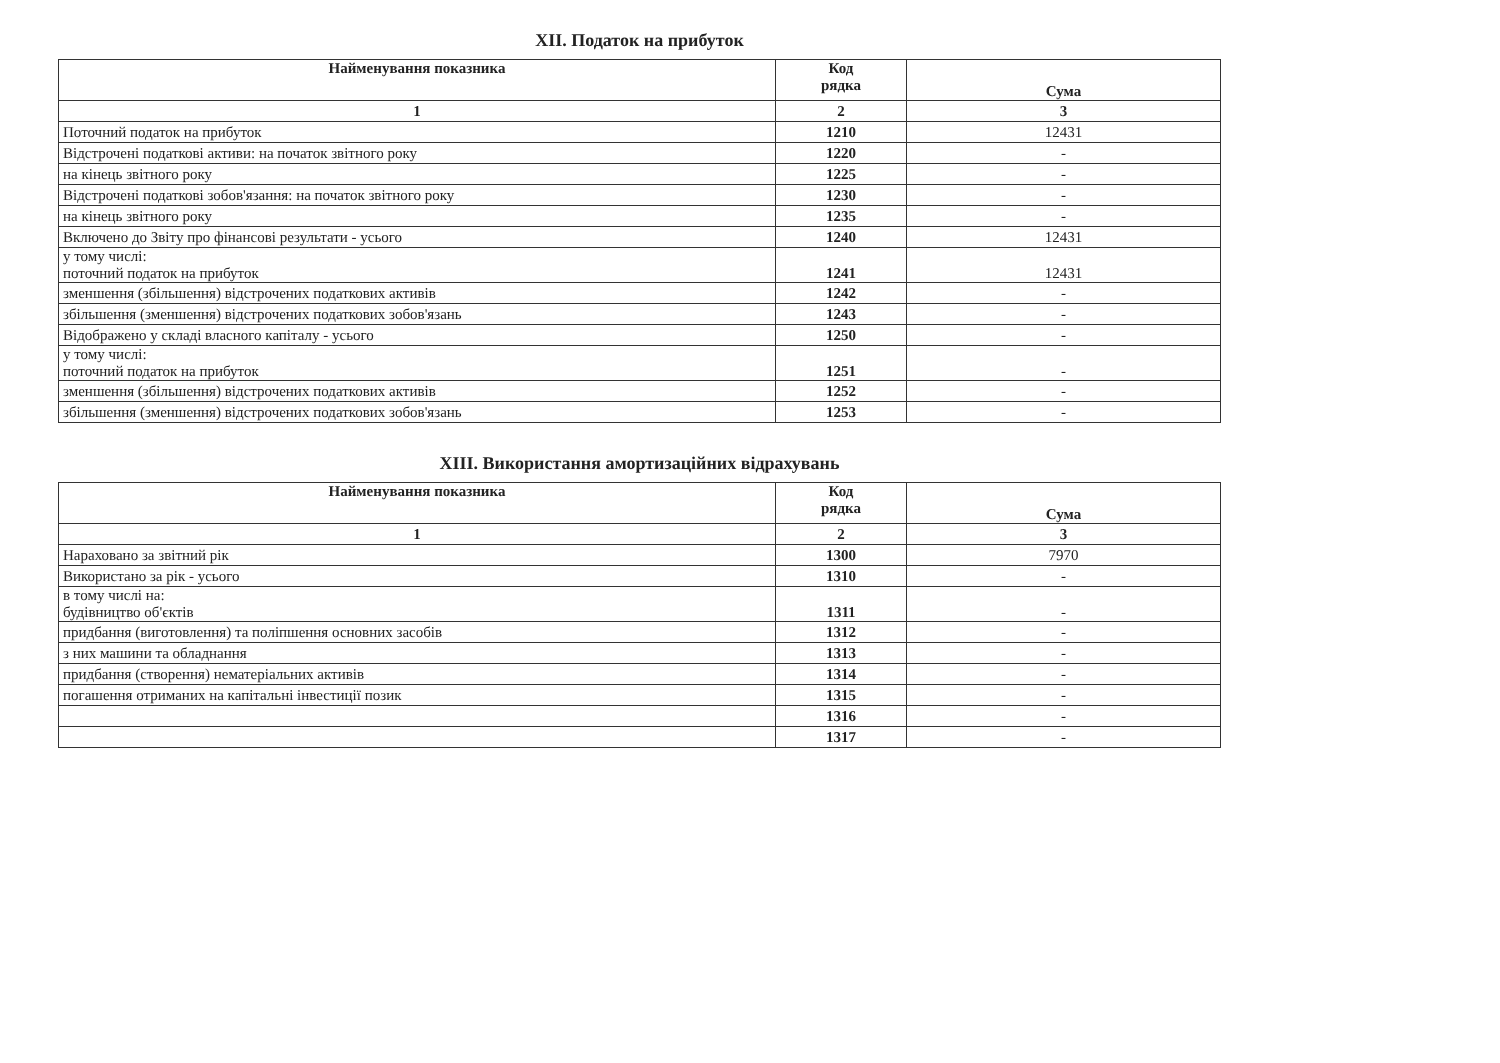XII. Податок на прибуток
| Найменування показника | Код рядка | Сума |
| --- | --- | --- |
| 1 | 2 | 3 |
| Поточний податок на прибуток | 1210 | 12431 |
| Відстрочені податкові активи: на початок звітного року | 1220 | - |
| на кінець звітного року | 1225 | - |
| Відстрочені податкові зобов'язання: на початок звітного року | 1230 | - |
| на кінець звітного року | 1235 | - |
| Включено до Звіту про фінансові результати - усього | 1240 | 12431 |
| у тому числі: поточний податок на прибуток | 1241 | 12431 |
| зменшення (збільшення) відстрочених податкових активів | 1242 | - |
| збільшення (зменшення) відстрочених податкових зобов'язань | 1243 | - |
| Відображено у складі власного капіталу - усього | 1250 | - |
| у тому числі: поточний податок на прибуток | 1251 | - |
| зменшення (збільшення) відстрочених податкових активів | 1252 | - |
| збільшення (зменшення) відстрочених податкових зобов'язань | 1253 | - |
XIII. Використання амортизаційних відрахувань
| Найменування показника | Код рядка | Сума |
| --- | --- | --- |
| 1 | 2 | 3 |
| Нараховано за звітний рік | 1300 | 7970 |
| Використано за рік - усього | 1310 | - |
| в тому числі на: будівництво об'єктів | 1311 | - |
| придбання (виготовлення) та поліпшення основних засобів | 1312 | - |
| з них машини та обладнання | 1313 | - |
| придбання (створення) нематеріальних активів | 1314 | - |
| погашення отриманих на капітальні інвестиції позик | 1315 | - |
| | 1316 | - |
| | 1317 | - |